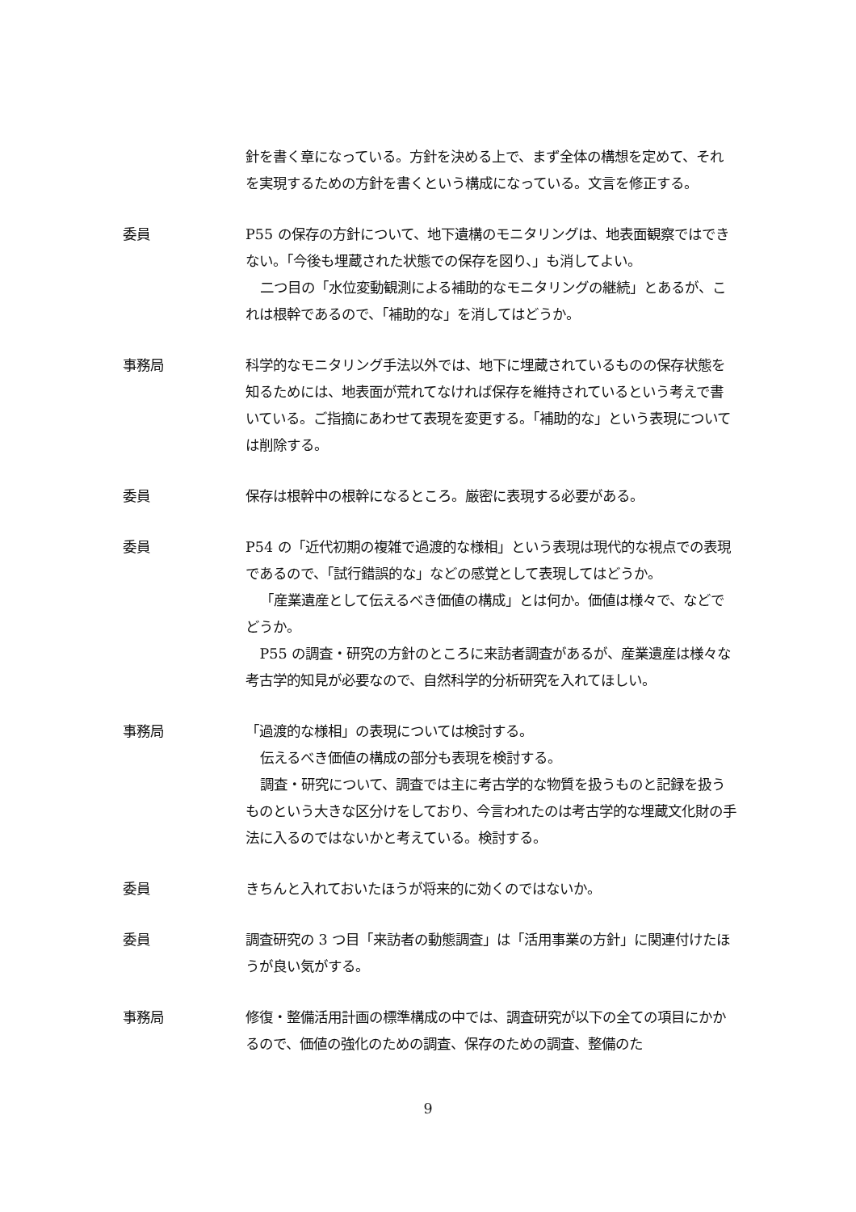針を書く章になっている。方針を決める上で、まず全体の構想を定めて、それを実現するための方針を書くという構成になっている。文言を修正する。
委員 P55 の保存の方針について、地下遺構のモニタリングは、地表面観察ではできない。「今後も埋蔵された状態での保存を図り、」も消してよい。
二つ目の「水位変動観測による補助的なモニタリングの継続」とあるが、これは根幹であるので、「補助的な」を消してはどうか。
事務局 科学的なモニタリング手法以外では、地下に埋蔵されているものの保存状態を知るためには、地表面が荒れてなければ保存を維持されているという考えで書いている。ご指摘にあわせて表現を変更する。「補助的な」という表現については削除する。
委員 保存は根幹中の根幹になるところ。厳密に表現する必要がある。
委員 P54 の「近代初期の複雑で過渡的な様相」という表現は現代的な視点での表現であるので、「試行錯誤的な」などの感覚として表現してはどうか。
「産業遺産として伝えるべき価値の構成」とは何か。価値は様々で、などでどうか。
P55 の調査・研究の方針のところに来訪者調査があるが、産業遺産は様々な考古学的知見が必要なので、自然科学的分析研究を入れてほしい。
事務局 「過渡的な様相」の表現については検討する。
伝えるべき価値の構成の部分も表現を検討する。
調査・研究について、調査では主に考古学的な物質を扱うものと記録を扱うものという大きな区分けをしており、今言われたのは考古学的な埋蔵文化財の手法に入るのではないかと考えている。検討する。
委員 きちんと入れておいたほうが将来的に効くのではないか。
委員 調査研究の 3 つ目「来訪者の動態調査」は「活用事業の方針」に関連付けたほうが良い気がする。
事務局 修復・整備活用計画の標準構成の中では、調査研究が以下の全ての項目にかかるので、価値の強化のための調査、保存のための調査、整備のた
9